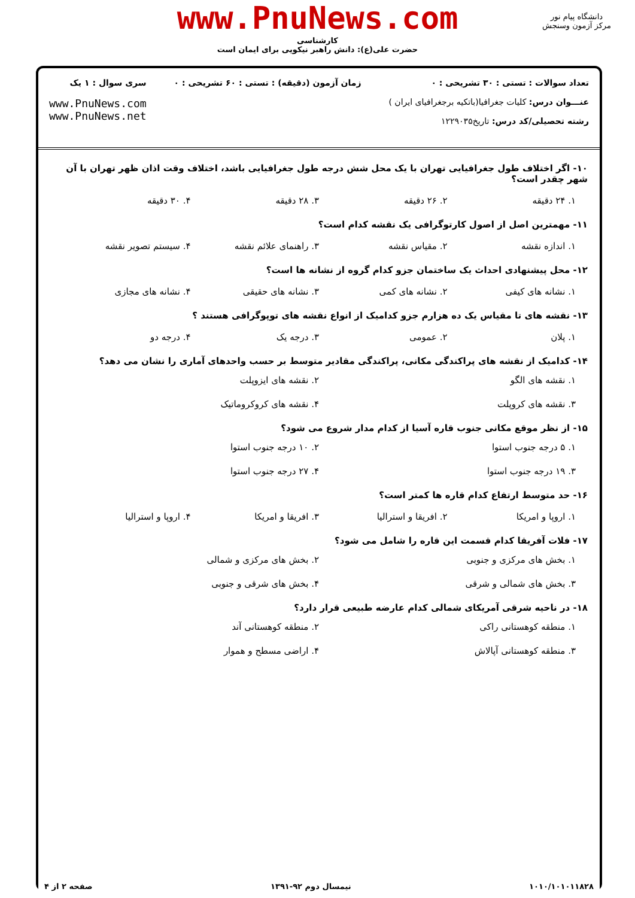www.PnuNews.com
کارشناسی
حضرت علی(ع): دانش راهبر نیکویی برای ایمان است
دانشگاه پیام نور
مرکز آزمون وسنجش
تعداد سوالات : تستی : ۳۰ تشریحی : ۰
عنـــوان درس: کلیات جغرافیا(باتکیه برجغرافیای ایران )
رشته تحصیلی/کد درس: تاریخ۱۲۲۹۰۳۵
زمان آزمون (دقیقه) : تستی : ۶۰ تشریحی : ۰
سری سوال : ۱ یک
www.PnuNews.com
www.PnuNews.net
۱۰- اگر اختلاف طول جغرافیایی تهران با یک محل شش درجه طول جغرافیایی باشد، اختلاف وقت اذان ظهر تهران با آن شهر چقدر است؟
۱. ۲۴ دقیقه ۲. ۲۶ دقیقه ۳. ۲۸ دقیقه ۴. ۳۰ دقیقه
۱۱- مهمترین اصل از اصول کارتوگرافی یک نقشه کدام است؟
۱. اندازه نقشه ۲. مقیاس نقشه ۳. راهنمای علائم نقشه ۴. سیستم تصویر نقشه
۱۲- محل پیشنهادی احداث یک ساختمان جزو کدام گروه از نشانه ها است؟
۱. نشانه های کیفی ۲. نشانه های کمی ۳. نشانه های حقیقی ۴. نشانه های مجازی
۱۳- نقشه های تا مقیاس یک ده هزارم جزو کدامیک از انواع نقشه های توپوگرافی هستند ؟
۱. پلان ۲. عمومی ۳. درجه یک ۴. درجه دو
۱۴- کدامیک از نقشه های پراکندگی مکانی، پراکندگی مقادیر متوسط بر حسب واحدهای آماری را نشان می دهد؟
۱. نقشه های الگو ۲. نقشه های ایزوپلت ۳. نقشه های کروپلت ۴. نقشه های کروکروماتیک
۱۵- از نظر موقع مکانی جنوب قاره آسیا از کدام مدار شروع می شود؟
۱. ۵ درجه جنوب استوا ۲. ۱۰ درجه جنوب استوا ۳. ۱۹ درجه جنوب استوا ۴. ۲۷ درجه جنوب استوا
۱۶- حد متوسط ارتفاع کدام قاره ها کمتر است؟
۱. اروپا و امریکا ۲. افریقا و استرالیا ۳. افریقا و امریکا ۴. اروپا و استرالیا
۱۷- فلات آفریقا کدام قسمت این قاره را شامل می شود؟
۱. بخش های مرکزی و جنوبی ۲. بخش های مرکزی و شمالی ۳. بخش های شمالی و شرقی ۴. بخش های شرقی و جنوبی
۱۸- در ناحیه شرقی آمریکای شمالی کدام عارضه طبیعی قرار دارد؟
۱. منطقه کوهستانی راکی ۲. منطقه کوهستانی آند ۳. منطقه کوهستانی آپالاش ۴. اراضی مسطح و هموار
۱۰۱۰/۱۰۱۰۱۱۸۲۸ نیمسال دوم ۹۲-۱۳۹۱ صفحه ۲ از ۴